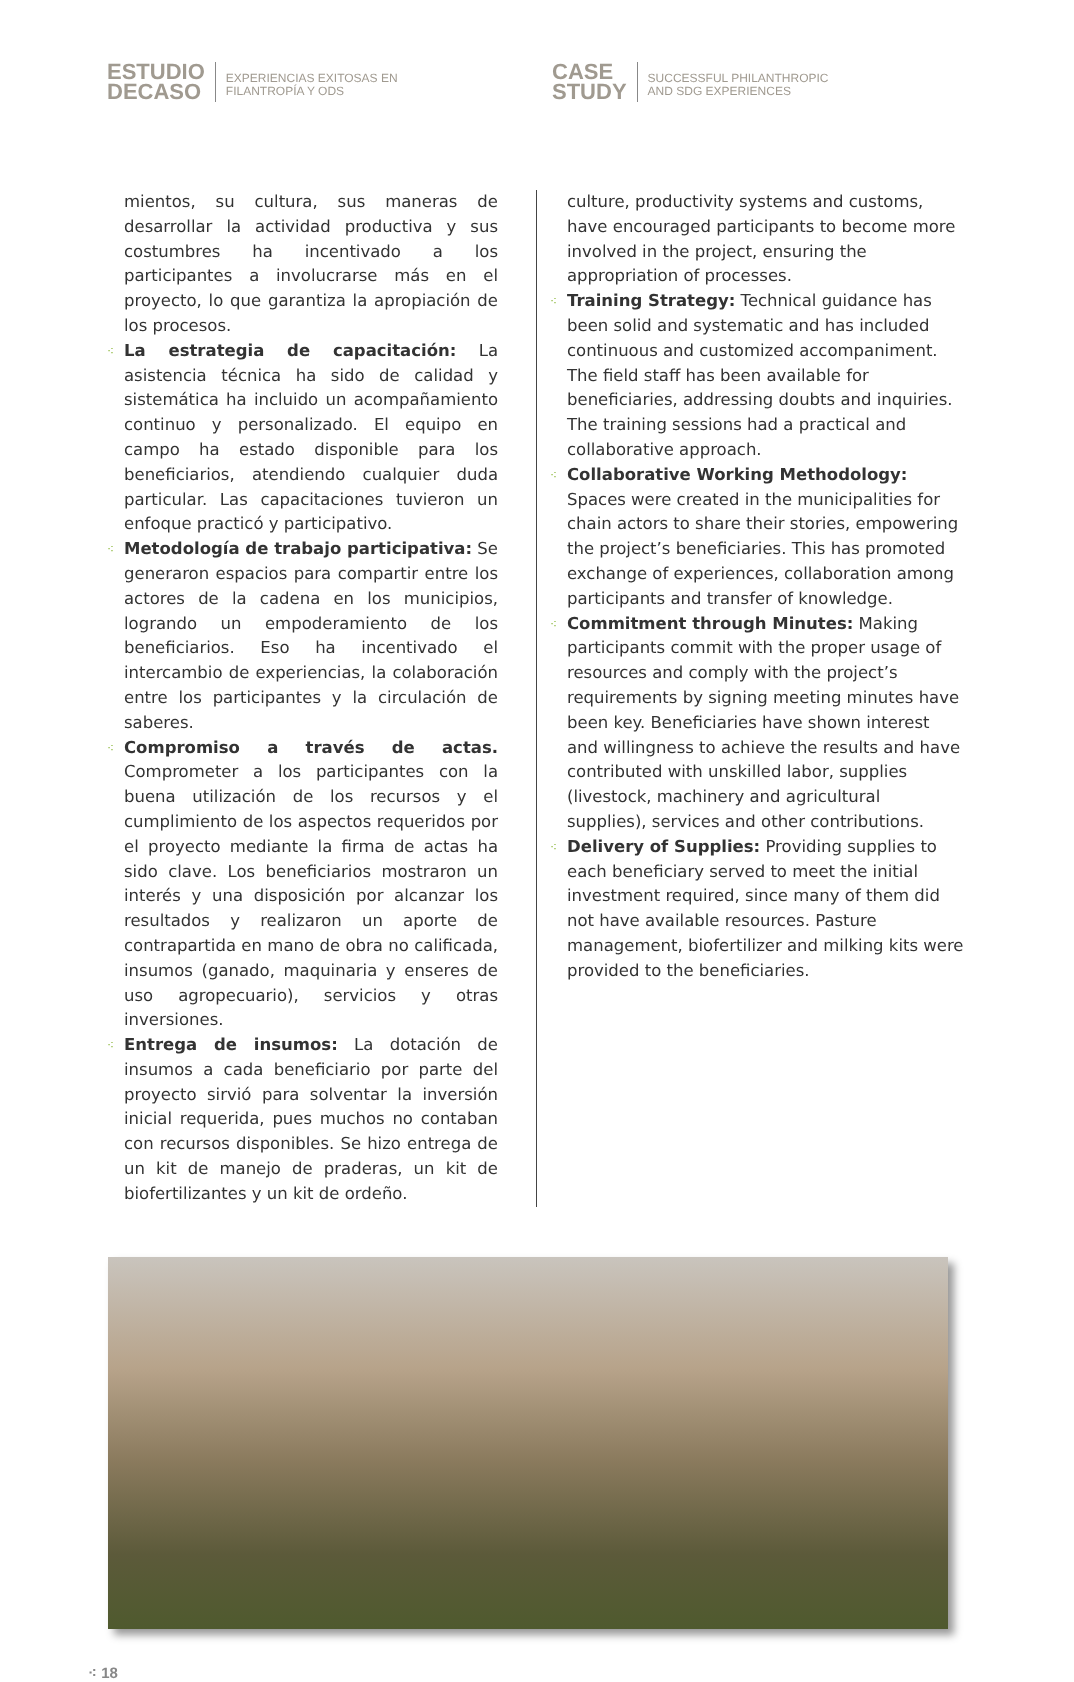ESTUDIO
DECASO
EXPERIENCIAS EXITOSAS EN
FILANTROPÍA Y ODS
CASE
STUDY
SUCCESSFUL PHILANTHROPIC
AND SDG EXPERIENCES
mientos, su cultura, sus maneras de desarrollar la actividad productiva y sus costumbres ha incentivado a los participantes a involucrarse más en el proyecto, lo que garantiza la apropiación de los procesos.
⁖ La estrategia de capacitación: La asistencia técnica ha sido de calidad y sistemática ha incluido un acompañamiento continuo y personalizado. El equipo en campo ha estado disponible para los beneficiarios, atendiendo cualquier duda particular. Las capacitaciones tuvieron un enfoque practicó y participativo.
⁖ Metodología de trabajo participativa: Se generaron espacios para compartir entre los actores de la cadena en los municipios, logrando un empoderamiento de los beneficiarios. Eso ha incentivado el intercambio de experiencias, la colaboración entre los participantes y la circulación de saberes.
⁖ Compromiso a través de actas. Comprometer a los participantes con la buena utilización de los recursos y el cumplimiento de los aspectos requeridos por el proyecto mediante la firma de actas ha sido clave. Los beneficiarios mostraron un interés y una disposición por alcanzar los resultados y realizaron un aporte de contrapartida en mano de obra no calificada, insumos (ganado, maquinaria y enseres de uso agropecuario), servicios y otras inversiones.
⁖ Entrega de insumos: La dotación de insumos a cada beneficiario por parte del proyecto sirvió para solventar la inversión inicial requerida, pues muchos no contaban con recursos disponibles. Se hizo entrega de un kit de manejo de praderas, un kit de biofertilizantes y un kit de ordeño.
culture, productivity systems and customs, have encouraged participants to become more involved in the project, ensuring the appropriation of processes.
⁖ Training Strategy: Technical guidance has been solid and systematic and has included continuous and customized accompaniment. The field staff has been available for beneficiaries, addressing doubts and inquiries. The training sessions had a practical and collaborative approach.
⁖ Collaborative Working Methodology: Spaces were created in the municipalities for chain actors to share their stories, empowering the project’s beneficiaries. This has promoted exchange of experiences, collaboration among participants and transfer of knowledge.
⁖ Commitment through Minutes: Making participants commit with the proper usage of resources and comply with the project’s requirements by signing meeting minutes have been key. Beneficiaries have shown interest and willingness to achieve the results and have contributed with unskilled labor, supplies (livestock, machinery and agricultural supplies), services and other contributions.
⁖ Delivery of Supplies: Providing supplies to each beneficiary served to meet the initial investment required, since many of them did not have available resources. Pasture management, biofertilizer and milking kits were provided to the beneficiaries.
⁖ 18